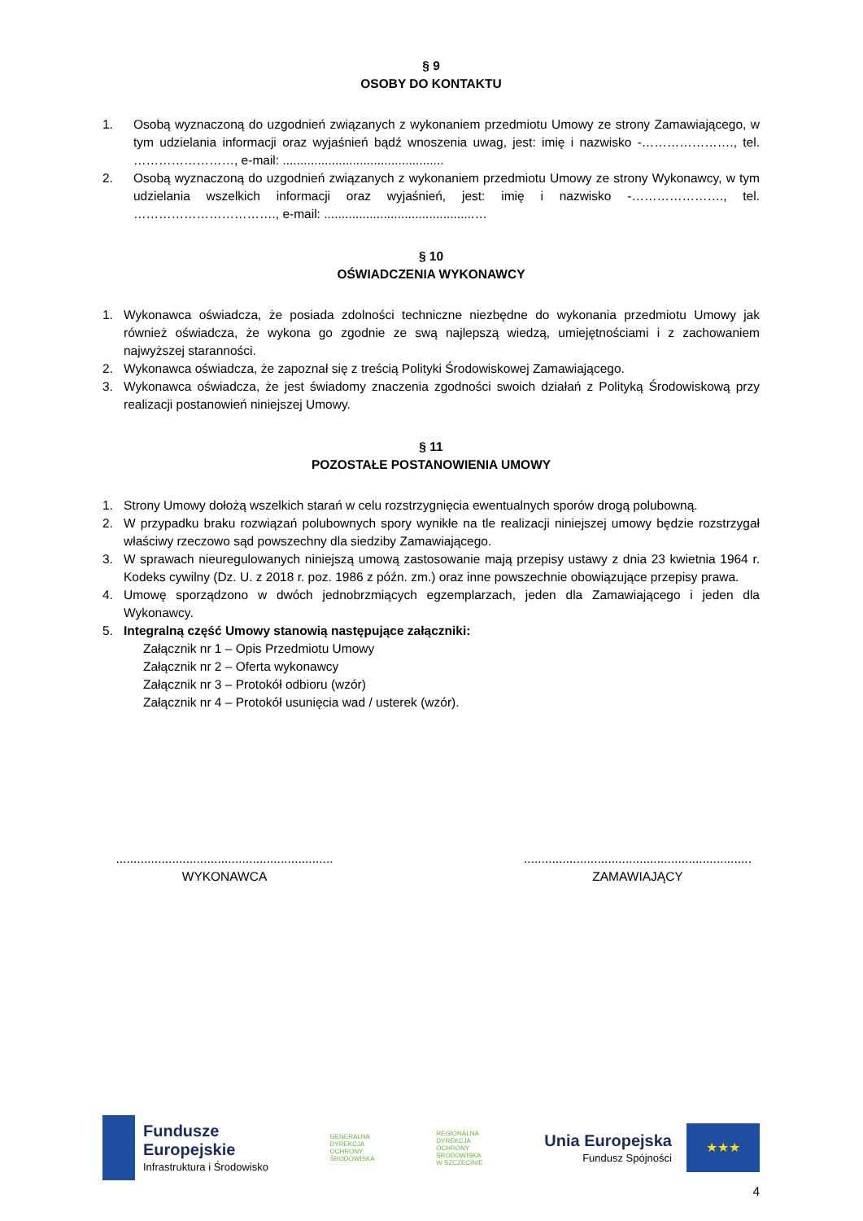§ 9
OSOBY DO KONTAKTU
1. Osobą wyznaczoną do uzgodnień związanych z wykonaniem przedmiotu Umowy ze strony Zamawiającego, w tym udzielania informacji oraz wyjaśnień bądź wnoszenia uwag, jest: imię i nazwisko -…………………., tel. ……………………, e-mail: ..............................................
2. Osobą wyznaczoną do uzgodnień związanych z wykonaniem przedmiotu Umowy ze strony Wykonawcy, w tym udzielania wszelkich informacji oraz wyjaśnień, jest: imię i nazwisko -…………………., tel. ……………………………., e-mail: ...........................................…
§ 10
OŚWIADCZENIA WYKONAWCY
1. Wykonawca oświadcza, że posiada zdolności techniczne niezbędne do wykonania przedmiotu Umowy jak również oświadcza, że wykona go zgodnie ze swą najlepszą wiedzą, umiejętnościami i z zachowaniem najwyższej staranności.
2. Wykonawca oświadcza, że zapoznał się z treścią Polityki Środowiskowej Zamawiającego.
3. Wykonawca oświadcza, że jest świadomy znaczenia zgodności swoich działań z Polityką Środowiskową przy realizacji postanowień niniejszej Umowy.
§ 11
POZOSTAŁE POSTANOWIENIA UMOWY
1. Strony Umowy dołożą wszelkich starań w celu rozstrzygnięcia ewentualnych sporów drogą polubowną.
2. W przypadku braku rozwiązań polubownych spory wynikłe na tle realizacji niniejszej umowy będzie rozstrzygał właściwy rzeczowo sąd powszechny dla siedziby Zamawiającego.
3. W sprawach nieuregulowanych niniejszą umową zastosowanie mają przepisy ustawy z dnia 23 kwietnia 1964 r. Kodeks cywilny (Dz. U. z 2018 r. poz. 1986 z późn. zm.) oraz inne powszechnie obowiązujące przepisy prawa.
4. Umowę sporządzono w dwóch jednobrzmiących egzemplarzach, jeden dla Zamawiającego i jeden dla Wykonawcy.
5. Integralną część Umowy stanowią następujące załączniki:
Załącznik nr 1 – Opis Przedmiotu Umowy
Załącznik nr 2 – Oferta wykonawcy
Załącznik nr 3 – Protokół odbioru (wzór)
Załącznik nr 4 – Protokół usunięcia wad / usterek (wzór).
..............................................................
WYKONAWCA
.................................................................
ZAMAWIAJĄCY
Fundusze
Europejskie
Infrastruktura i Środowisko
GENERALNA
DYREKCJA
OCHRONY
ŚRODOWISKA
REGIONALNA
DYREKCJA
OCHRONY
ŚRODOWISKA
W SZCZECINIE
Unia Europejska
Fundusz Spójności
★★★
4